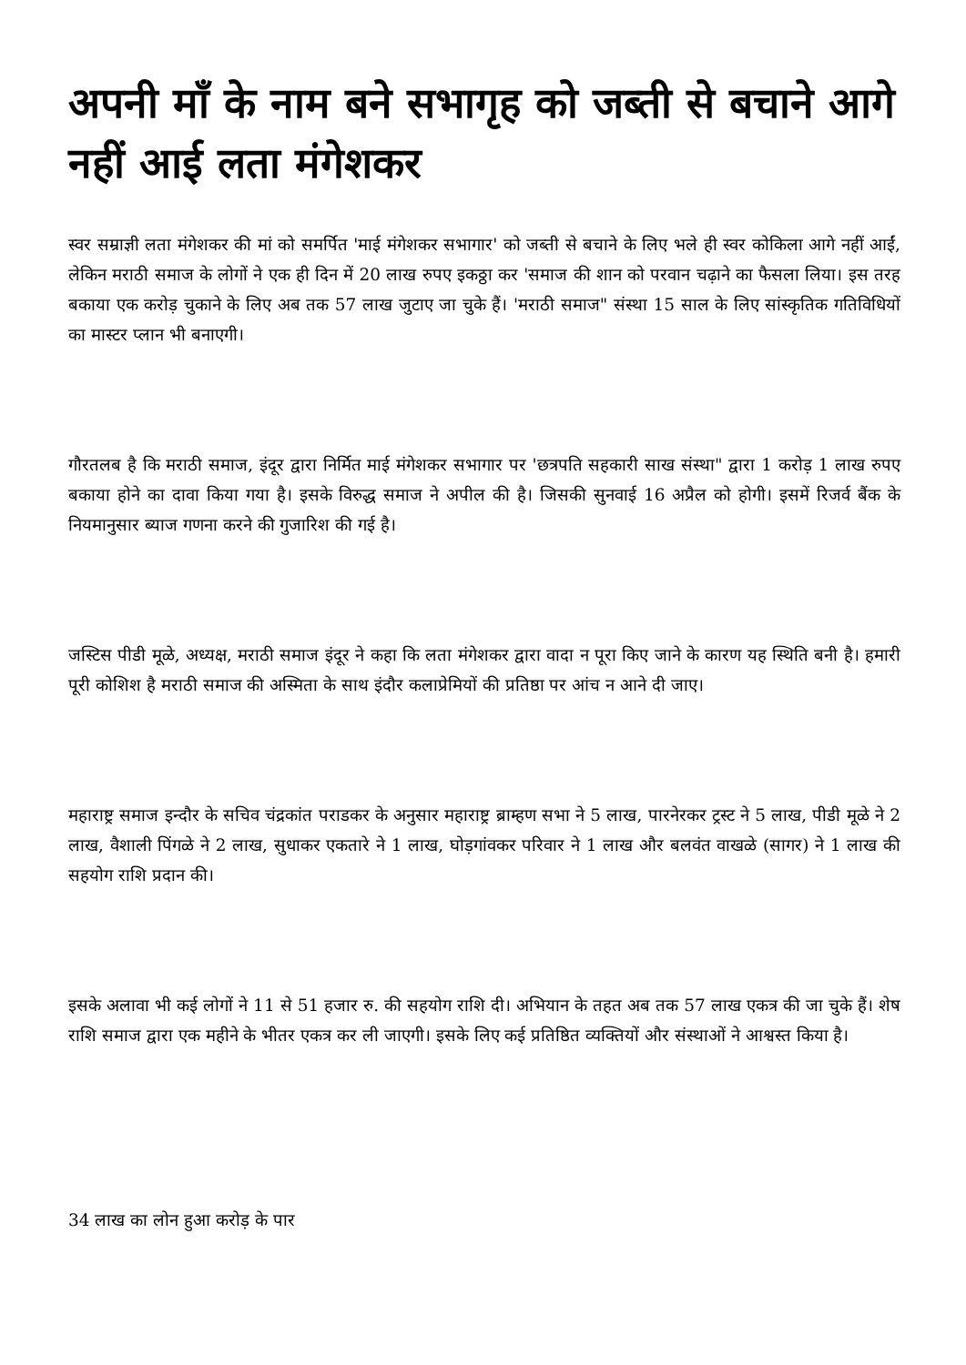अपनी माँ के नाम बने सभागृह को जब्ती से बचाने आगे नहीं आई लता मंगेशकर
स्वर सम्राज्ञी लता मंगेशकर की मां को समर्पित 'माई मंगेशकर सभागार' को जब्ती से बचाने के लिए भले ही स्वर कोकिला आगे नहीं आईं, लेकिन मराठी समाज के लोगों ने एक ही दिन में 20 लाख रुपए इकठ्ठा कर 'समाज की शान को परवान चढ़ाने का फैसला लिया। इस तरह बकाया एक करोड़ चुकाने के लिए अब तक 57 लाख जुटाए जा चुके हैं। 'मराठी समाज" संस्था 15 साल के लिए सांस्कृतिक गतिविधियों का मास्टर प्लान भी बनाएगी।
गौरतलब है कि मराठी समाज, इंदूर द्वारा निर्मित माई मंगेशकर सभागार पर 'छत्रपति सहकारी साख संस्था" द्वारा 1 करोड़ 1 लाख रुपए बकाया होने का दावा किया गया है। इसके विरुद्ध समाज ने अपील की है। जिसकी सुनवाई 16 अप्रैल को होगी। इसमें रिजर्व बैंक के नियमानुसार ब्याज गणना करने की गुजारिश की गई है।
जस्टिस पीडी मूळे, अध्यक्ष, मराठी समाज इंदूर ने कहा कि लता मंगेशकर द्वारा वादा न पूरा किए जाने के कारण यह स्थिति बनी है। हमारी पूरी कोशिश है मराठी समाज की अस्मिता के साथ इंदौर कलाप्रेमियों की प्रतिष्ठा पर आंच न आने दी जाए।
महाराष्ट्र समाज इन्दौर के सचिव चंद्रकांत पराडकर के अनुसार महाराष्ट्र ब्राम्हण सभा ने 5 लाख, पारनेरकर ट्रस्ट ने 5 लाख, पीडी मूळे ने 2 लाख, वैशाली पिंगळे ने 2 लाख, सुधाकर एकतारे ने 1 लाख, घोड़गांवकर परिवार ने 1 लाख और बलवंत वाखळे (सागर) ने 1 लाख की सहयोग राशि प्रदान की।
इसके अलावा भी कई लोगों ने 11 से 51 हजार रु. की सहयोग राशि दी। अभियान के तहत अब तक 57 लाख एकत्र की जा चुके हैं। शेष राशि समाज द्वारा एक महीने के भीतर एकत्र कर ली जाएगी। इसके लिए कई प्रतिष्ठित व्यक्तियों और संस्थाओं ने आश्वस्त किया है।
34 लाख का लोन हुआ करोड़ के पार